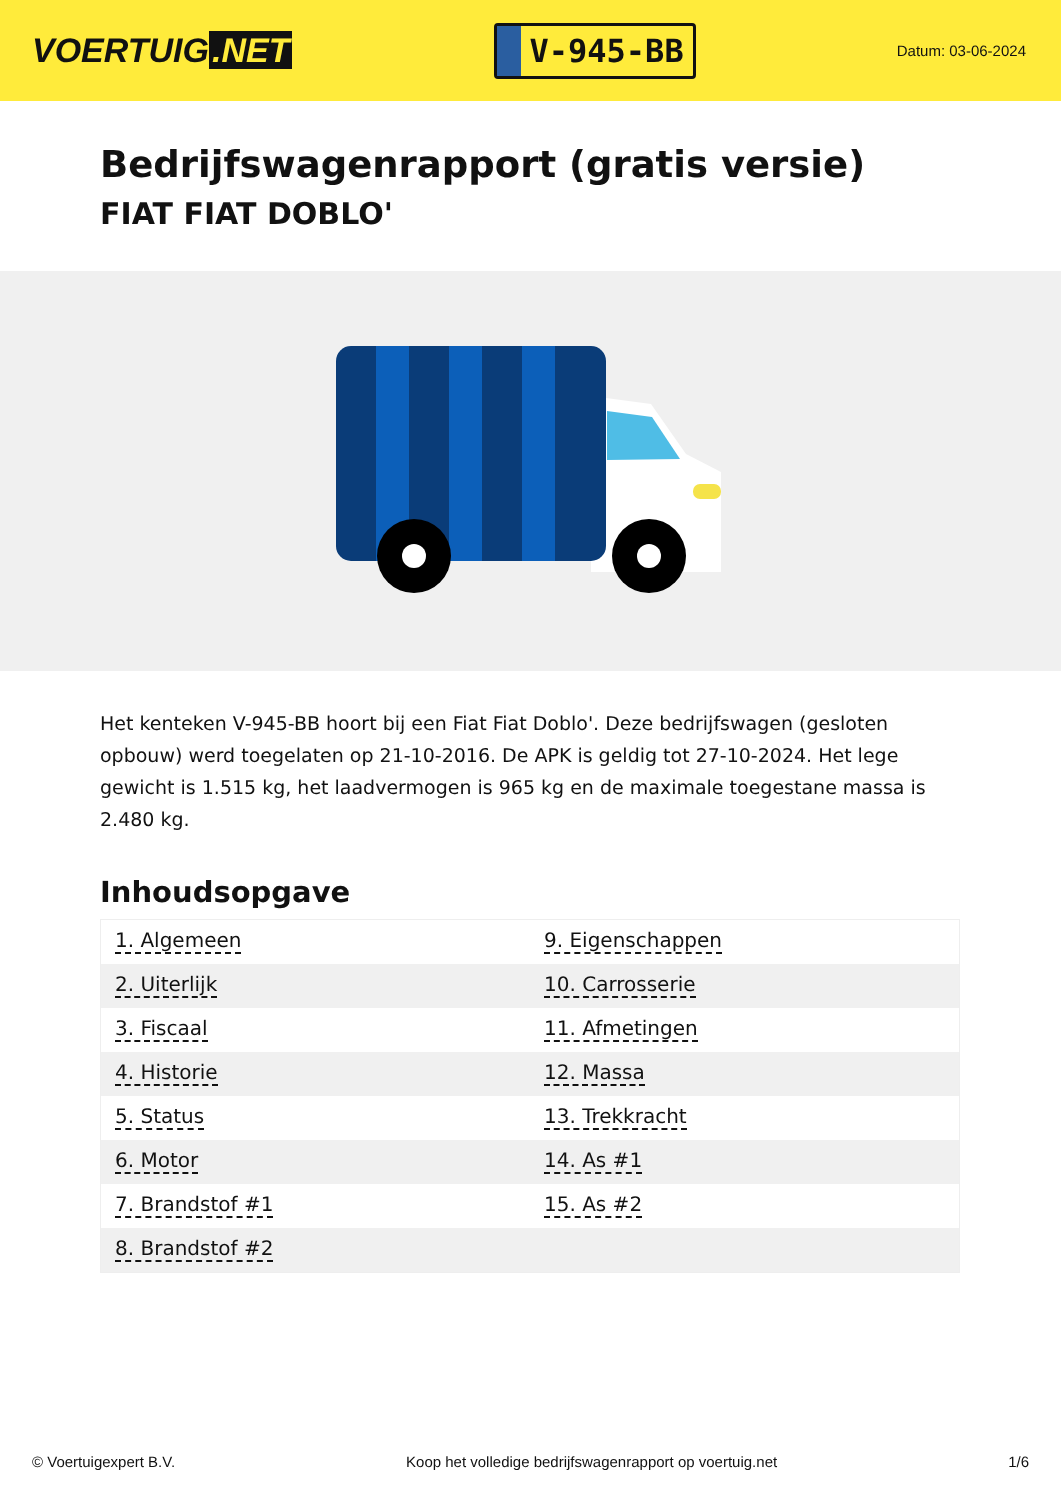VOERTUIG.NET
V-945-BB
Datum: 03-06-2024
Bedrijfswagenrapport (gratis versie)
FIAT FIAT DOBLO'
Het kenteken V-945-BB hoort bij een Fiat Fiat Doblo'. Deze bedrijfswagen (gesloten opbouw) werd toegelaten op 21-10-2016. De APK is geldig tot 27-10-2024. Het lege gewicht is 1.515 kg, het laadvermogen is 965 kg en de maximale toegestane massa is 2.480 kg.
Inhoudsopgave
| 1. Algemeen | 9. Eigenschappen |
| 2. Uiterlijk | 10. Carrosserie |
| 3. Fiscaal | 11. Afmetingen |
| 4. Historie | 12. Massa |
| 5. Status | 13. Trekkracht |
| 6. Motor | 14. As #1 |
| 7. Brandstof #1 | 15. As #2 |
| 8. Brandstof #2 | |
© Voertuigexpert B.V. Koop het volledige bedrijfswagenrapport op voertuig.net 1/6